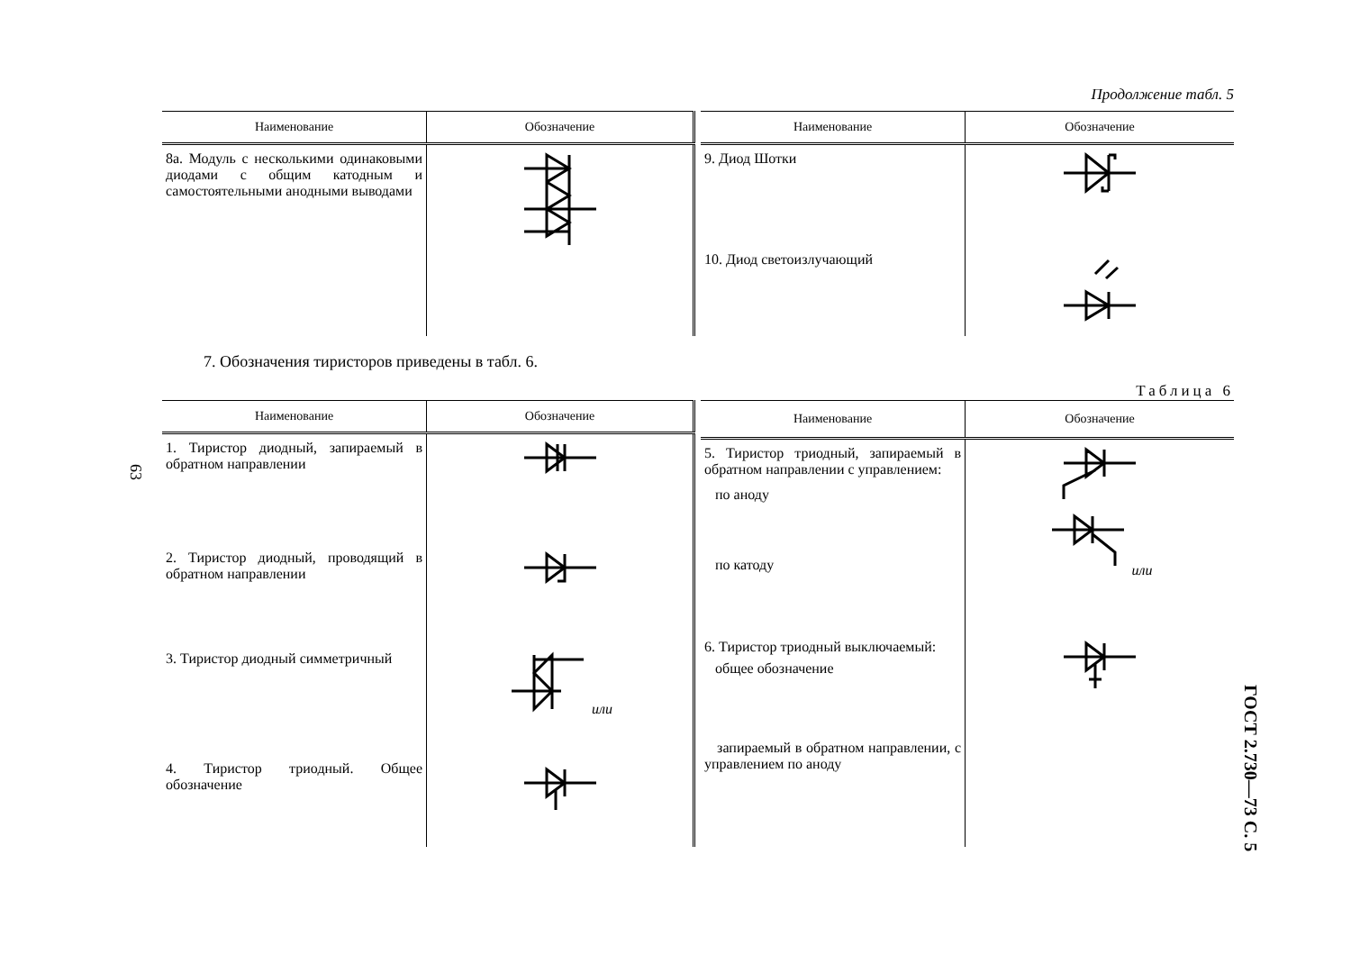Продолжение табл. 5
| Наименование | Обозначение |
| --- | --- |
| 8а. Модуль с несколькими одинаковыми диодами с общим катодным и самостоятельными анодными выводами | |
| Наименование | Обозначение |
| --- | --- |
| 9. Диод Шотки | |
| 10. Диод светоизлучающий | |
7. Обозначения тиристоров приведены в табл. 6.
Таблица 6
| Наименование | Обозначение |
| --- | --- |
| 1. Тиристор диодный, запираемый в обратном направлении | |
| 2. Тиристор диодный, проводящий в обратном направлении | |
| 3. Тиристор диодный симметричный | или |
| 4. Тиристор триодный. Общее обозначение | |
| Наименование | Обозначение |
| --- | --- |
| 5. Тиристор триодный, запираемый в обратном направлении с управлением: по аноду по катоду | или |
| 6. Тиристор триодный выключаемый: общее обозначение запираемый в обратном направлении, с управлением по аноду | |
63
ГОСТ 2.730—73 С. 5